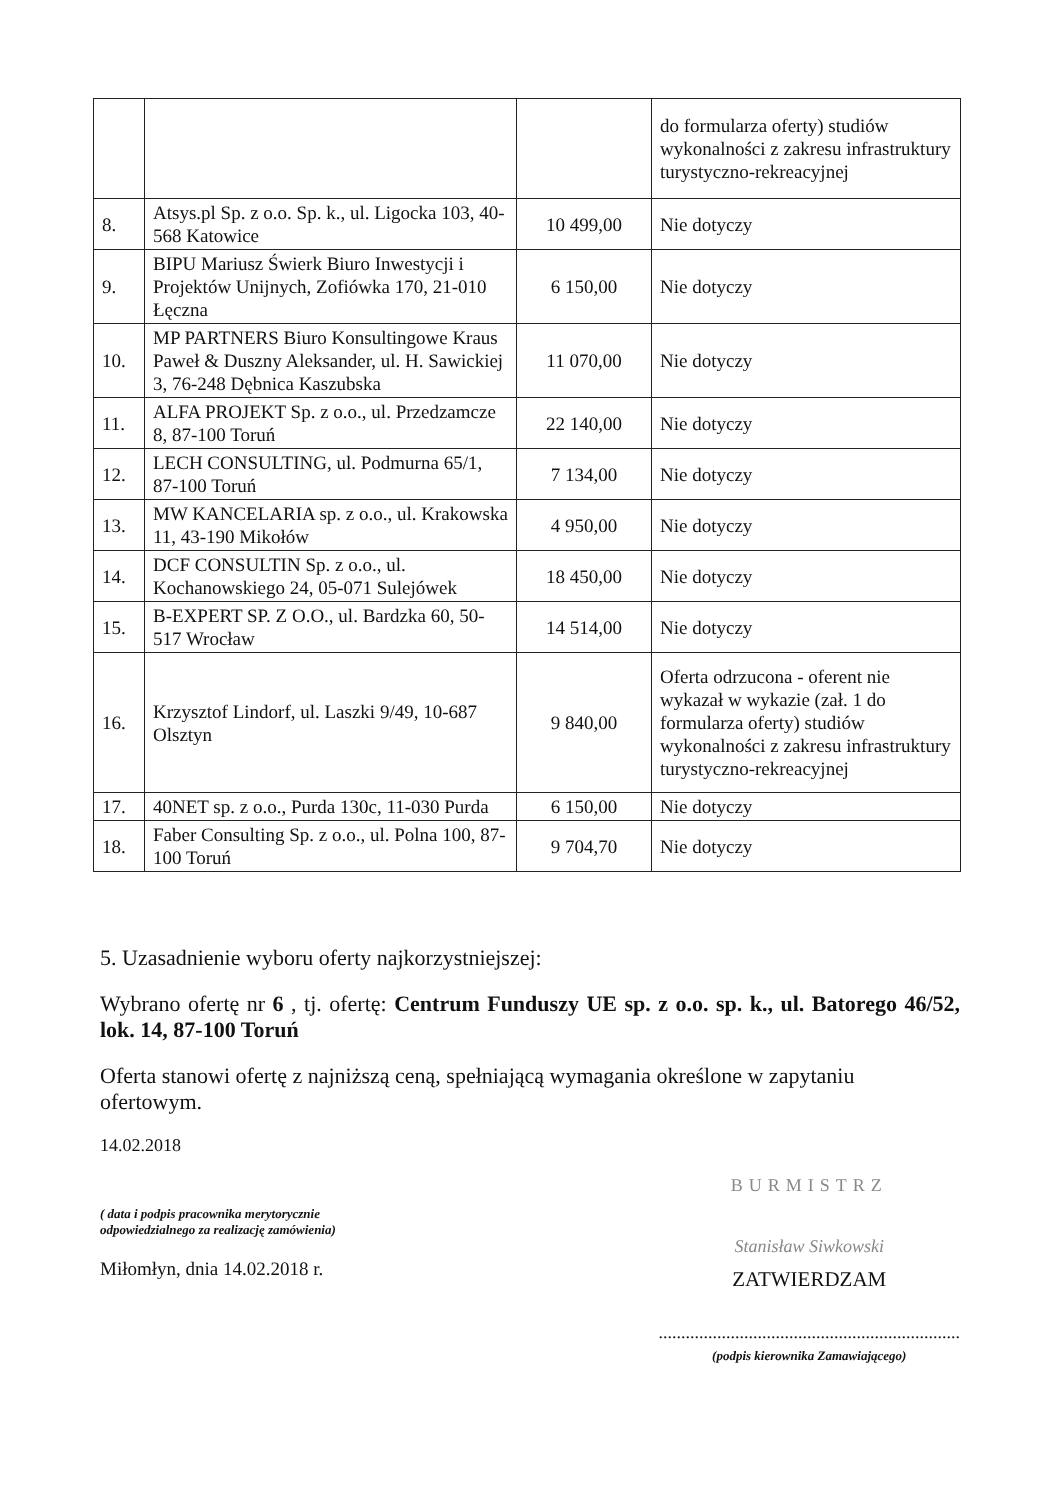| | | | do formularza oferty) studiów wykonalności z zakresu infrastruktury turystyczno-rekreacyjnej |
| 8. | Atsys.pl Sp. z o.o. Sp. k., ul. Ligocka 103, 40-568 Katowice | 10 499,00 | Nie dotyczy |
| 9. | BIPU Mariusz Świerk Biuro Inwestycji i Projektów Unijnych, Zofiówka 170, 21-010 Łęczna | 6 150,00 | Nie dotyczy |
| 10. | MP PARTNERS Biuro Konsultingowe Kraus Paweł & Duszny Aleksander, ul. H. Sawickiej 3, 76-248 Dębnica Kaszubska | 11 070,00 | Nie dotyczy |
| 11. | ALFA PROJEKT Sp. z o.o., ul. Przedzamcze 8, 87-100 Toruń | 22 140,00 | Nie dotyczy |
| 12. | LECH CONSULTING, ul. Podmurna 65/1, 87-100 Toruń | 7 134,00 | Nie dotyczy |
| 13. | MW KANCELARIA sp. z o.o., ul. Krakowska 11, 43-190 Mikołów | 4 950,00 | Nie dotyczy |
| 14. | DCF CONSULTIN Sp. z o.o., ul. Kochanowskiego 24, 05-071 Sulejówek | 18 450,00 | Nie dotyczy |
| 15. | B-EXPERT SP. Z O.O., ul. Bardzka 60, 50-517 Wrocław | 14 514,00 | Nie dotyczy |
| 16. | Krzysztof Lindorf, ul. Laszki 9/49, 10-687 Olsztyn | 9 840,00 | Oferta odrzucona - oferent nie wykazał w wykazie (zał. 1 do formularza oferty) studiów wykonalności z zakresu infrastruktury turystyczno-rekreacyjnej |
| 17. | 40NET sp. z o.o., Purda 130c, 11-030 Purda | 6 150,00 | Nie dotyczy |
| 18. | Faber Consulting Sp. z o.o., ul. Polna 100, 87-100 Toruń | 9 704,70 | Nie dotyczy |
5. Uzasadnienie wyboru oferty najkorzystniejszej:
Wybrano ofertę nr 6 , tj. ofertę: Centrum Funduszy UE sp. z o.o. sp. k., ul. Batorego 46/52, lok. 14, 87-100 Toruń
Oferta stanowi ofertę z najniższą ceną, spełniającą wymagania określone w zapytaniu ofertowym.
14.02.2018
( data i podpis pracownika merytorycznie
odpowiedzialnego za realizację zamówienia)
Miłomłyn, dnia 14.02.2018 r.
BURMISTRZ
Stanisław Siwkowski
ZATWIERDZAM
...................................................................
(podpis kierownika Zamawiającego)